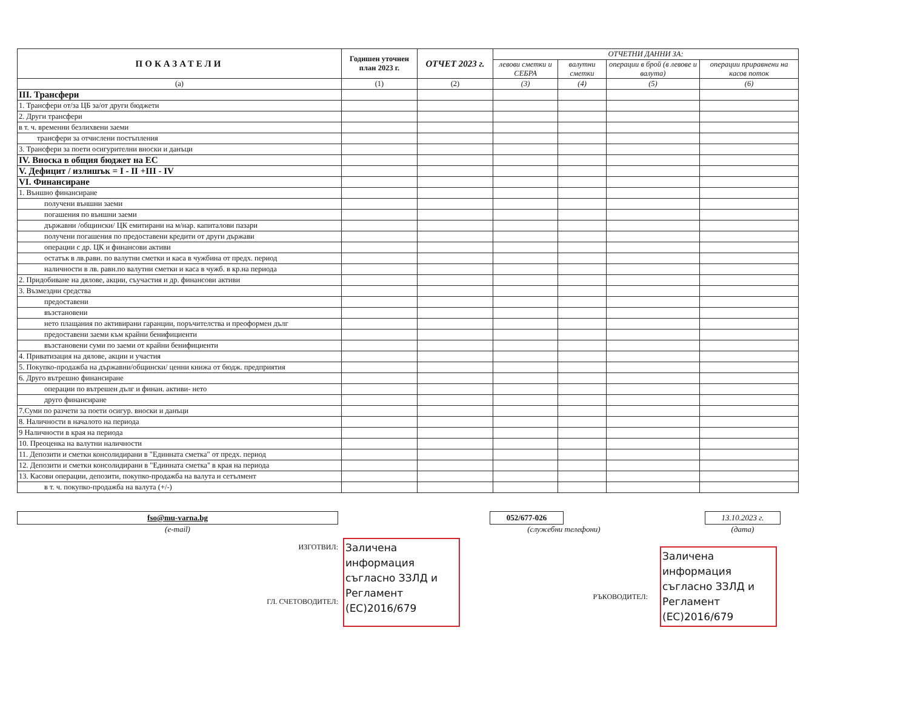| ПОКАЗАТЕЛИ | Годишен уточнен план 2023 г. | ОТЧЕТ 2023 г. | ОТЧЕТНИ ДАННИ ЗА: | | | |
| --- | --- | --- | --- | --- | --- | --- |
| | | | левови сметки и СЕБРА | валутни сметки | операции в брой (в левове и валута) | операции приравнени на касов поток |
| (а) | (1) | (2) | (3) | (4) | (5) | (6) |
| III. Трансфери | | | | | | |
| 1. Трансфери от/за ЦБ за/от други бюджети | | | | | | |
| 2. Други трансфери | | | | | | |
| в т. ч. временни безлихвени заеми | | | | | | |
| трансфери за отчислени постъпления | | | | | | |
| 3. Трансфери за поети осигурителни вноски и данъци | | | | | | |
| IV. Вноска в общия бюджет на ЕС | | | | | | |
| V. Дефицит / излишък = I - II +III - IV | | | | | | |
| VI. Финансиране | | | | | | |
| 1. Външно финансиране | | | | | | |
| получени външни заеми | | | | | | |
| погашения по външни заеми | | | | | | |
| държавни /общински/ ЦК емитирани на м/нар. капиталови пазари | | | | | | |
| получени погашения по предоставени кредити от други държави | | | | | | |
| операции с др. ЦК и финансови активи | | | | | | |
| остатък в лв.равн. по валутни сметки и каса в чужбина от предх. период | | | | | | |
| наличности в лв. равн.по валутни сметки и каса в чужб. в кр.на периода | | | | | | |
| 2. Придобиване на дялове, акции, съучастия и др. финансови активи | | | | | | |
| 3. Възмездни средства | | | | | | |
| предоставени | | | | | | |
| възстановени | | | | | | |
| нето плащания по активирани гаранции, поръчителства и преоформен дълг | | | | | | |
| предоставени заеми към крайни бенифициенти | | | | | | |
| възстановени суми по заеми от крайни бенифициенти | | | | | | |
| 4. Приватизация на дялове, акции и участия | | | | | | |
| 5. Покупко-продажба на държавни/общински/ ценни книжа от бюдж. предприятия | | | | | | |
| 6. Друго вътрешно финансиране | | | | | | |
| операции по вътрешен дълг и финан. активи- нето | | | | | | |
| друго финансиране | | | | | | |
| 7.Суми по разчети за поети осигур. вноски и данъци | | | | | | |
| 8. Наличности в началото на периода | | | | | | |
| 9 Наличности в края на периода | | | | | | |
| 10. Преоценка на валутни наличности | | | | | | |
| 11. Депозити и сметки консолидирани в "Единната сметка" от предх. период | | | | | | |
| 12. Депозити и сметки консолидирани в "Единната сметка" в края на периода | | | | | | |
| 13. Касови операции, депозити, покупко-продажба на валута и сетълмент | | | | | | |
| в т. ч. покупко-продажба на валута (+/-) | | | | | | |
fso@mu-varna.bg
(e-mail)
052/677-026
(служебни телефони)
13.10.2023 г.
(дата)
ИЗГОТВИЛ:
ГЛ. СЧЕТОВОДИТЕЛ:
Заличена информация съгласно ЗЗЛД и Регламент (ЕС)2016/679
РЪКОВОДИТЕЛ:
Заличена информация съгласно ЗЗЛД и Регламент (ЕС)2016/679